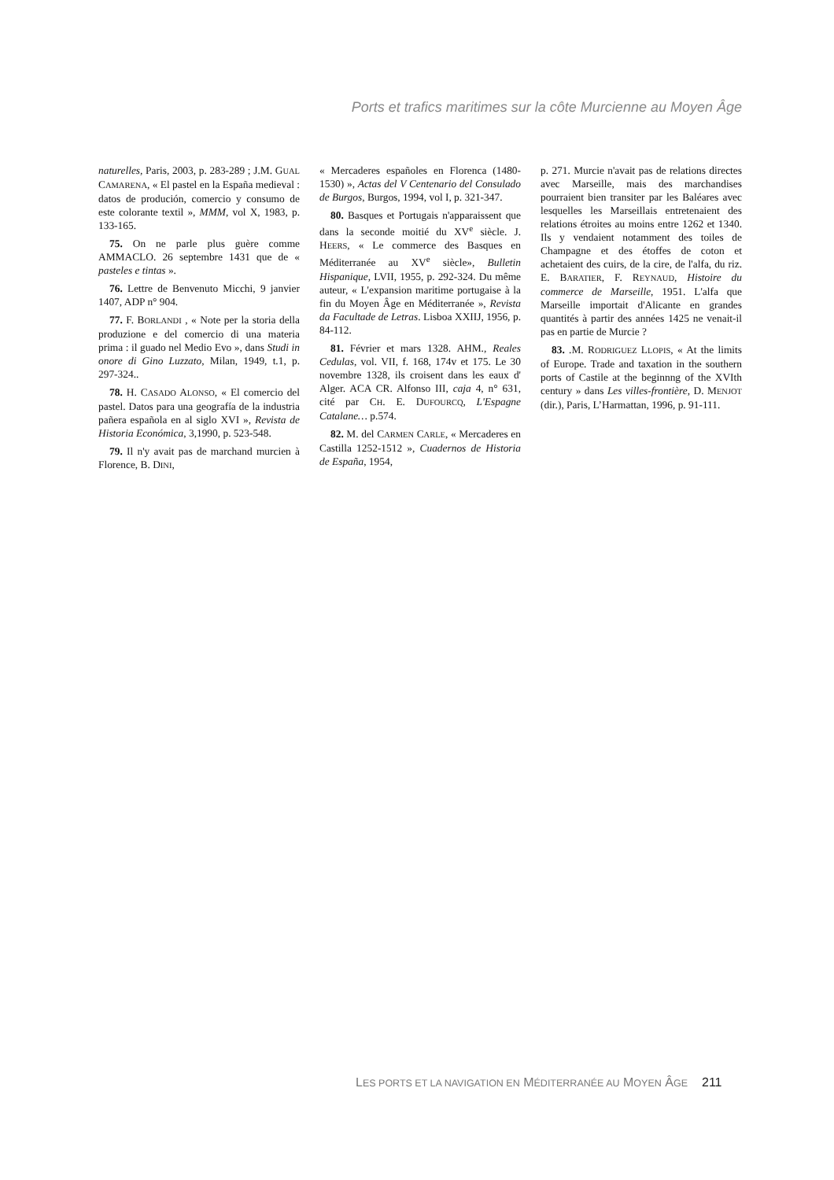Ports et trafics maritimes sur la côte Murcienne au Moyen Âge
naturelles, Paris, 2003, p. 283-289 ; J.M. GUAL CAMARENA, « El pastel en la España medieval : datos de produción, comercio y consumo de este colorante textil », MMM, vol X, 1983, p. 133-165.
75. On ne parle plus guère comme AMMACLO. 26 septembre 1431 que de « pasteles e tintas ».
76. Lettre de Benvenuto Micchi, 9 janvier 1407, ADP n° 904.
77. F. BORLANDI , « Note per la storia della produzione e del comercio di una materia prima : il guado nel Medio Evo », dans Studi in onore di Gino Luzzato, Milan, 1949, t.1, p. 297-324..
78. H. CASADO ALONSO, « El comercio del pastel. Datos para una geografía de la industria pañera española en al siglo XVI », Revista de Historia Económica, 3,1990, p. 523-548.
79. Il n'y avait pas de marchand murcien à Florence, B. DINI,
« Mercaderes españoles en Florenca (1480-1530) », Actas del V Centenario del Consulado de Burgos, Burgos, 1994, vol I, p. 321-347.
80. Basques et Portugais n'apparaissent que dans la seconde moitié du XV<sup>e</sup> siècle. J. HEERS, « Le commerce des Basques en Méditerranée au XV<sup>e</sup> siècle», Bulletin Hispanique, LVII, 1955, p. 292-324. Du même auteur, « L'expansion maritime portugaise à la fin du Moyen Âge en Méditerranée », Revista da Facultade de Letras. Lisboa XXIIJ, 1956, p. 84-112.
81. Février et mars 1328. AHM., Reales Cedulas, vol. VII, f. 168, 174v et 175. Le 30 novembre 1328, ils croisent dans les eaux d' Alger. ACA CR. Alfonso III, caja 4, n° 631, cité par CH. E. DUFOURCQ, L'Espagne Catalane… p.574.
82. M. del CARMEN CARLE, « Mercaderes en Castilla 1252-1512 », Cuadernos de Historia de España, 1954,
p. 271. Murcie n'avait pas de relations directes avec Marseille, mais des marchandises pourraient bien transiter par les Baléares avec lesquelles les Marseillais entretenaient des relations étroites au moins entre 1262 et 1340. Ils y vendaient notamment des toiles de Champagne et des étoffes de coton et achetaient des cuirs, de la cire, de l'alfa, du riz. E. BARATIER, F. REYNAUD, Histoire du commerce de Marseille, 1951. L'alfa que Marseille importait d'Alicante en grandes quantités à partir des années 1425 ne venait-il pas en partie de Murcie ?
83. .M. RODRIGUEZ LLOPIS, « At the limits of Europe. Trade and taxation in the southern ports of Castile at the beginnng of the XVIth century » dans Les villes-frontière, D. MENJOT (dir.), Paris, L’Harmattan, 1996, p. 91-111.
LES PORTS ET LA NAVIGATION EN MÉDITERRANÉE AU MOYEN ÂGE 211